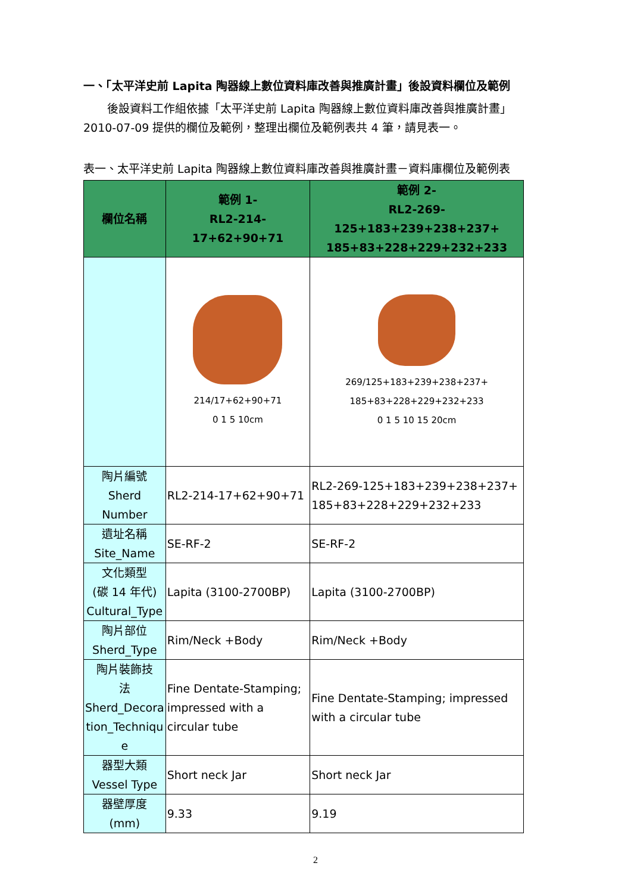一、「太平洋史前 Lapita 陶器線上數位資料庫改善與推廣計畫」後設資料欄位及範例
後設資料工作組依據「太平洋史前 Lapita 陶器線上數位資料庫改善與推廣計畫」
2010-07-09 提供的欄位及範例，整理出欄位及範例表共 4 筆，請見表一。
表一、太平洋史前 Lapita 陶器線上數位資料庫改善與推廣計畫－資料庫欄位及範例表
| 欄位名稱 | 範例 1- RL2-214-17+62+90+71 | 範例 2- RL2-269-125+183+239+238+237+ 185+83+228+229+232+233 |
| --- | --- | --- |
| | 214/17+62+90+71 0 1 5 10cm | 269/125+183+239+238+237+ 185+83+228+229+232+233 0 1 5 10 15 20cm |
| 陶片編號 Sherd Number | RL2-214-17+62+90+71 | RL2-269-125+183+239+238+237+ 185+83+228+229+232+233 |
| 遺址名稱 Site_Name | SE-RF-2 | SE-RF-2 |
| 文化類型 (碳 14 年代) Cultural_Type | Lapita (3100-2700BP) | Lapita (3100-2700BP) |
| 陶片部位 Sherd_Type | Rim/Neck +Body | Rim/Neck +Body |
| 陶片裝飾技 法 Sherd_Decora tion_Techniqu e | Fine Dentate-Stamping; impressed with a circular tube | Fine Dentate-Stamping; impressed with a circular tube |
| 器型大類 Vessel Type | Short neck Jar | Short neck Jar |
| 器壁厚度 (mm) | 9.33 | 9.19 |
2